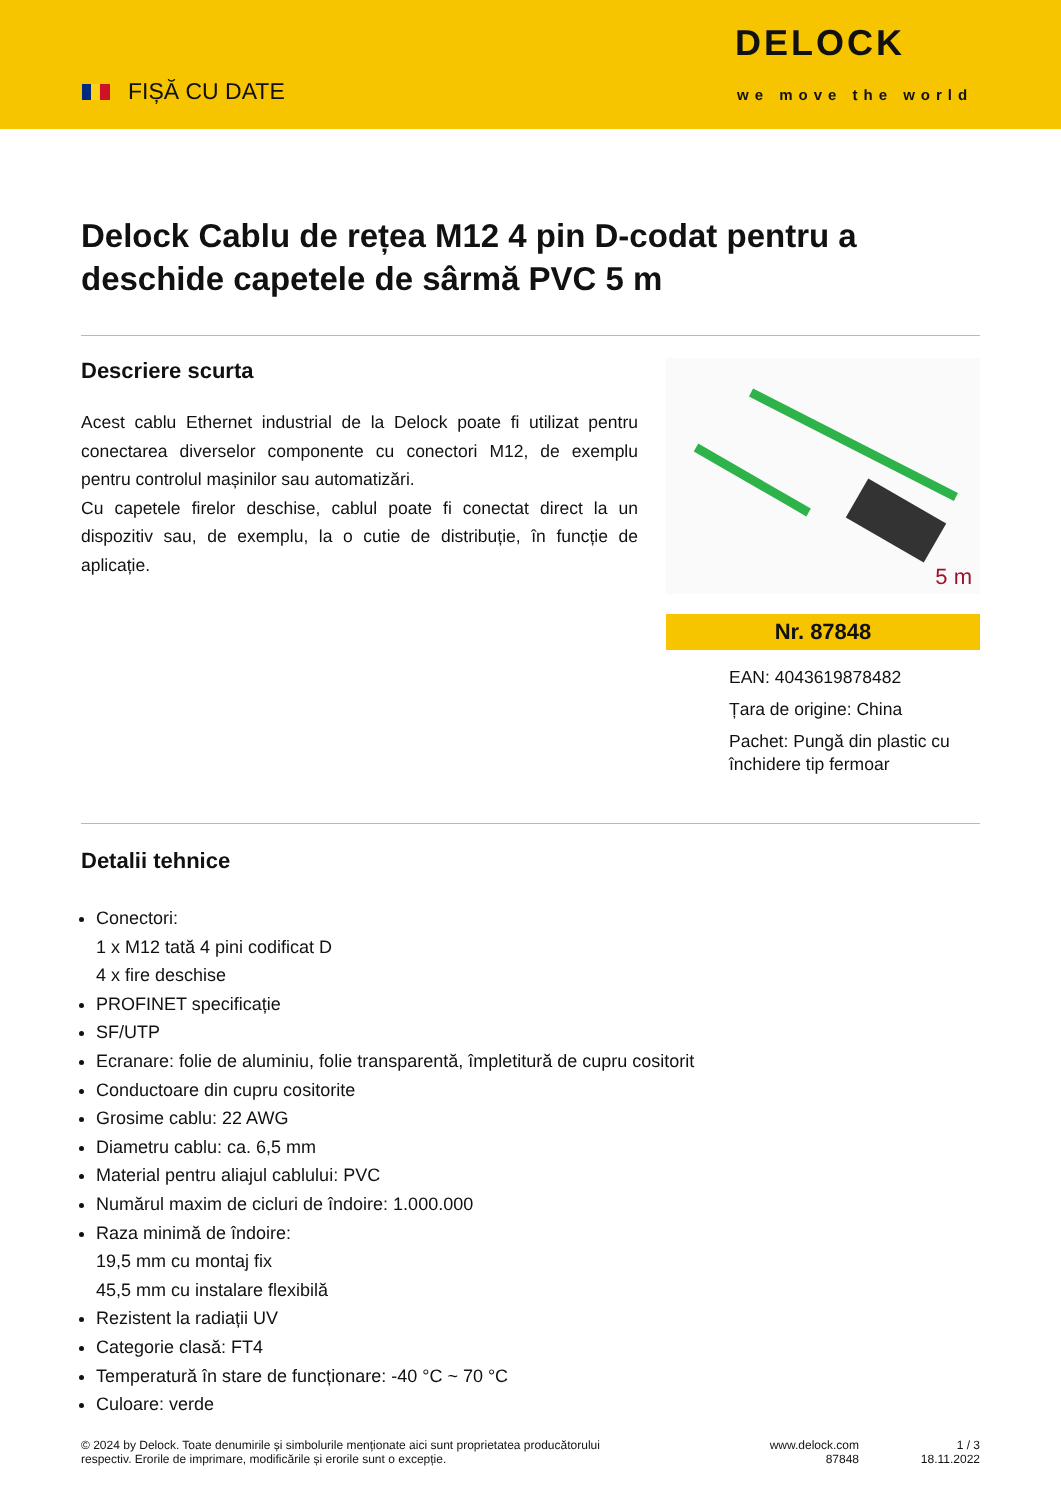FIȘĂ CU DATE
DELOCK
we move the world
Delock Cablu de rețea M12 4 pin D-codat pentru a deschide capetele de sârmă PVC 5 m
Descriere scurta
Acest cablu Ethernet industrial de la Delock poate fi utilizat pentru conectarea diverselor componente cu conectori M12, de exemplu pentru controlul mașinilor sau automatizări.
Cu capetele firelor deschise, cablul poate fi conectat direct la un dispozitiv sau, de exemplu, la o cutie de distribuție, în funcție de aplicație.
5 m
Nr. 87848
EAN: 4043619878482
Țara de origine: China
Pachet: Pungă din plastic cu închidere tip fermoar
Detalii tehnice
Conectori:
1 x M12 tată 4 pini codificat D
4 x fire deschise
PROFINET specificație
SF/UTP
Ecranare: folie de aluminiu, folie transparentă, împletitură de cupru cositorit
Conductoare din cupru cositorite
Grosime cablu: 22 AWG
Diametru cablu: ca. 6,5 mm
Material pentru aliajul cablului: PVC
Numărul maxim de cicluri de îndoire: 1.000.000
Raza minimă de îndoire:
19,5 mm cu montaj fix
45,5 mm cu instalare flexibilă
Rezistent la radiații UV
Categorie clasă: FT4
Temperatură în stare de funcționare: -40 °C ~ 70 °C
Culoare: verde
© 2024 by Delock. Toate denumirile și simbolurile menționate aici sunt proprietatea producătorului respectiv. Erorile de imprimare, modificările și erorile sunt o excepție.
www.delock.com
87848
1 / 3
18.11.2022